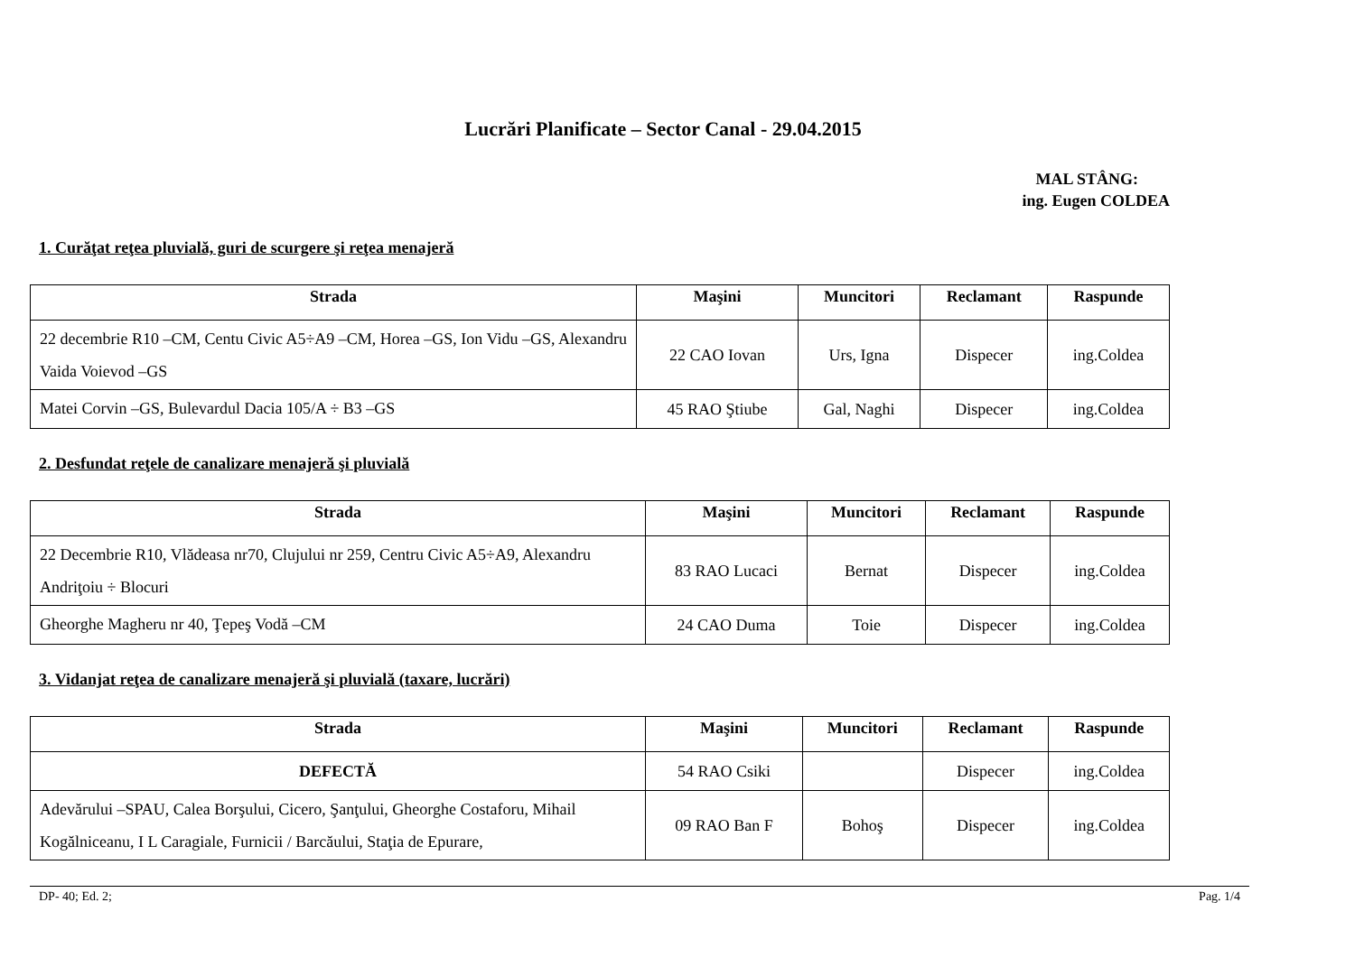Lucrări Planificate – Sector Canal - 29.04.2015
MAL STÂNG:
ing. Eugen COLDEA
1. Curăţat reţea pluvială, guri de scurgere şi reţea menajeră
| Strada | Maşini | Muncitori | Reclamant | Raspunde |
| --- | --- | --- | --- | --- |
| 22 decembrie R10 –CM, Centu Civic A5÷A9 –CM, Horea –GS, Ion Vidu –GS, Alexandru Vaida Voievod –GS | 22 CAO Iovan | Urs, Igna | Dispecer | ing.Coldea |
| Matei Corvin –GS, Bulevardul Dacia 105/A ÷ B3 –GS | 45 RAO Ştiube | Gal, Naghi | Dispecer | ing.Coldea |
2. Desfundat reţele de canalizare menajeră şi pluvială
| Strada | Maşini | Muncitori | Reclamant | Raspunde |
| --- | --- | --- | --- | --- |
| 22 Decembrie R10, Vlădeasa nr70, Clujului nr 259, Centru Civic A5÷A9, Alexandru Andriţoiu ÷ Blocuri | 83 RAO Lucaci | Bernat | Dispecer | ing.Coldea |
| Gheorghe Magheru nr 40, Ţepeş Vodă –CM | 24 CAO Duma | Toie | Dispecer | ing.Coldea |
3. Vidanjat reţea de canalizare menajeră şi pluvială (taxare, lucrări)
| Strada | Maşini | Muncitori | Reclamant | Raspunde |
| --- | --- | --- | --- | --- |
| DEFECTĂ | 54 RAO Csiki | | Dispecer | ing.Coldea |
| Adevărului –SPAU, Calea Borşului, Cicero, Şanţului, Gheorghe Costaforu, Mihail Kogălniceanu, I L Caragiale, Furnicii / Barcăului, Staţia de Epurare, | 09 RAO Ban F | Bohoş | Dispecer | ing.Coldea |
DP- 40; Ed. 2; Pag. 1/4